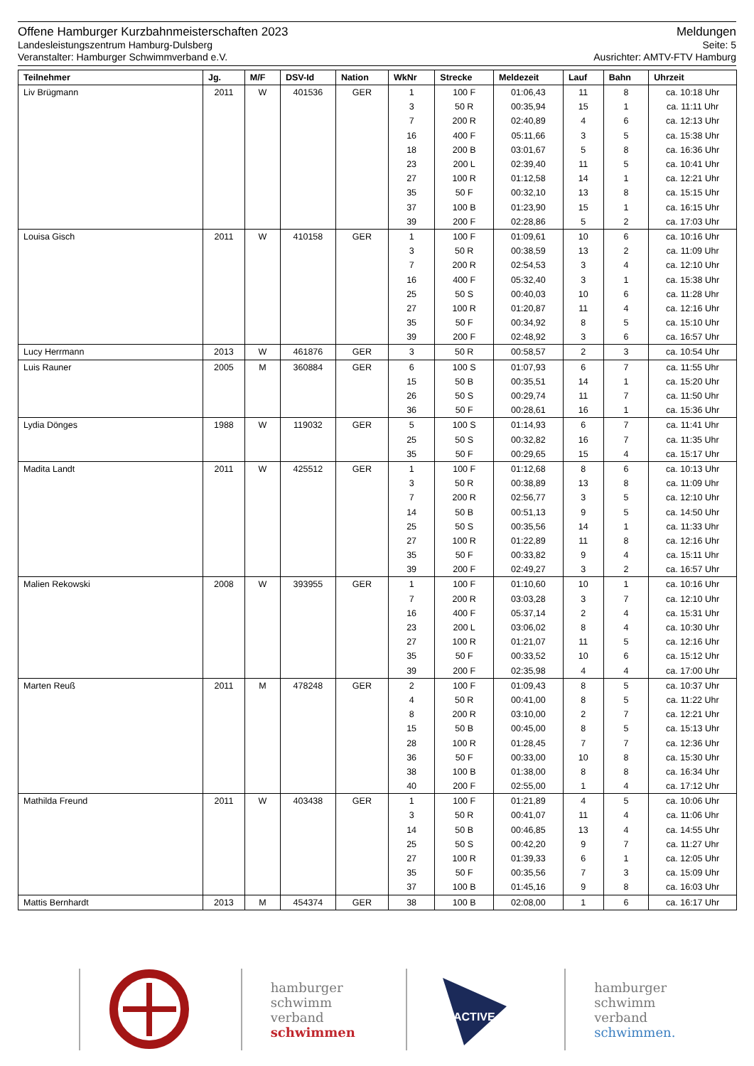Offene Hamburger Kurzbahnmeisterschaften 2023 Meldungen
Landesleistungszentrum Hamburg-Dulsberg Seite: 5
Veranstalter: Hamburger Schwimmverband e.V. Ausrichter: AMTV-FTV Hamburg
| Teilnehmer | Jg. | M/F | DSV-Id | Nation | WkNr | Strecke | Meldezeit | Lauf | Bahn | Uhrzeit |
| --- | --- | --- | --- | --- | --- | --- | --- | --- | --- | --- |
| Liv Brügmann | 2011 | W | 401536 | GER | 1 | 100 F | 01:06,43 | 11 | 8 | ca. 10:18 Uhr |
| | | | | | 3 | 50 R | 00:35,94 | 15 | 1 | ca. 11:11 Uhr |
| | | | | | 7 | 200 R | 02:40,89 | 4 | 6 | ca. 12:13 Uhr |
| | | | | | 16 | 400 F | 05:11,66 | 3 | 5 | ca. 15:38 Uhr |
| | | | | | 18 | 200 B | 03:01,67 | 5 | 8 | ca. 16:36 Uhr |
| | | | | | 23 | 200 L | 02:39,40 | 11 | 5 | ca. 10:41 Uhr |
| | | | | | 27 | 100 R | 01:12,58 | 14 | 1 | ca. 12:21 Uhr |
| | | | | | 35 | 50 F | 00:32,10 | 13 | 8 | ca. 15:15 Uhr |
| | | | | | 37 | 100 B | 01:23,90 | 15 | 1 | ca. 16:15 Uhr |
| | | | | | 39 | 200 F | 02:28,86 | 5 | 2 | ca. 17:03 Uhr |
| Louisa Gisch | 2011 | W | 410158 | GER | 1 | 100 F | 01:09,61 | 10 | 6 | ca. 10:16 Uhr |
| | | | | | 3 | 50 R | 00:38,59 | 13 | 2 | ca. 11:09 Uhr |
| | | | | | 7 | 200 R | 02:54,53 | 3 | 4 | ca. 12:10 Uhr |
| | | | | | 16 | 400 F | 05:32,40 | 3 | 1 | ca. 15:38 Uhr |
| | | | | | 25 | 50 S | 00:40,03 | 10 | 6 | ca. 11:28 Uhr |
| | | | | | 27 | 100 R | 01:20,87 | 11 | 4 | ca. 12:16 Uhr |
| | | | | | 35 | 50 F | 00:34,92 | 8 | 5 | ca. 15:10 Uhr |
| | | | | | 39 | 200 F | 02:48,92 | 3 | 6 | ca. 16:57 Uhr |
| Lucy Herrmann | 2013 | W | 461876 | GER | 3 | 50 R | 00:58,57 | 2 | 3 | ca. 10:54 Uhr |
| Luis Rauner | 2005 | M | 360884 | GER | 6 | 100 S | 01:07,93 | 6 | 7 | ca. 11:55 Uhr |
| | | | | | 15 | 50 B | 00:35,51 | 14 | 1 | ca. 15:20 Uhr |
| | | | | | 26 | 50 S | 00:29,74 | 11 | 7 | ca. 11:50 Uhr |
| | | | | | 36 | 50 F | 00:28,61 | 16 | 1 | ca. 15:36 Uhr |
| Lydia Dönges | 1988 | W | 119032 | GER | 5 | 100 S | 01:14,93 | 6 | 7 | ca. 11:41 Uhr |
| | | | | | 25 | 50 S | 00:32,82 | 16 | 7 | ca. 11:35 Uhr |
| | | | | | 35 | 50 F | 00:29,65 | 15 | 4 | ca. 15:17 Uhr |
| Madita Landt | 2011 | W | 425512 | GER | 1 | 100 F | 01:12,68 | 8 | 6 | ca. 10:13 Uhr |
| | | | | | 3 | 50 R | 00:38,89 | 13 | 8 | ca. 11:09 Uhr |
| | | | | | 7 | 200 R | 02:56,77 | 3 | 5 | ca. 12:10 Uhr |
| | | | | | 14 | 50 B | 00:51,13 | 9 | 5 | ca. 14:50 Uhr |
| | | | | | 25 | 50 S | 00:35,56 | 14 | 1 | ca. 11:33 Uhr |
| | | | | | 27 | 100 R | 01:22,89 | 11 | 8 | ca. 12:16 Uhr |
| | | | | | 35 | 50 F | 00:33,82 | 9 | 4 | ca. 15:11 Uhr |
| | | | | | 39 | 200 F | 02:49,27 | 3 | 2 | ca. 16:57 Uhr |
| Malien Rekowski | 2008 | W | 393955 | GER | 1 | 100 F | 01:10,60 | 10 | 1 | ca. 10:16 Uhr |
| | | | | | 7 | 200 R | 03:03,28 | 3 | 7 | ca. 12:10 Uhr |
| | | | | | 16 | 400 F | 05:37,14 | 2 | 4 | ca. 15:31 Uhr |
| | | | | | 23 | 200 L | 03:06,02 | 8 | 4 | ca. 10:30 Uhr |
| | | | | | 27 | 100 R | 01:21,07 | 11 | 5 | ca. 12:16 Uhr |
| | | | | | 35 | 50 F | 00:33,52 | 10 | 6 | ca. 15:12 Uhr |
| | | | | | 39 | 200 F | 02:35,98 | 4 | 4 | ca. 17:00 Uhr |
| Marten Reuß | 2011 | M | 478248 | GER | 2 | 100 F | 01:09,43 | 8 | 5 | ca. 10:37 Uhr |
| | | | | | 4 | 50 R | 00:41,00 | 8 | 5 | ca. 11:22 Uhr |
| | | | | | 8 | 200 R | 03:10,00 | 2 | 7 | ca. 12:21 Uhr |
| | | | | | 15 | 50 B | 00:45,00 | 8 | 5 | ca. 15:13 Uhr |
| | | | | | 28 | 100 R | 01:28,45 | 7 | 7 | ca. 12:36 Uhr |
| | | | | | 36 | 50 F | 00:33,00 | 10 | 8 | ca. 15:30 Uhr |
| | | | | | 38 | 100 B | 01:38,00 | 8 | 8 | ca. 16:34 Uhr |
| | | | | | 40 | 200 F | 02:55,00 | 1 | 4 | ca. 17:12 Uhr |
| Mathilda Freund | 2011 | W | 403438 | GER | 1 | 100 F | 01:21,89 | 4 | 5 | ca. 10:06 Uhr |
| | | | | | 3 | 50 R | 00:41,07 | 11 | 4 | ca. 11:06 Uhr |
| | | | | | 14 | 50 B | 00:46,85 | 13 | 4 | ca. 14:55 Uhr |
| | | | | | 25 | 50 S | 00:42,20 | 9 | 7 | ca. 11:27 Uhr |
| | | | | | 27 | 100 R | 01:39,33 | 6 | 1 | ca. 12:05 Uhr |
| | | | | | 35 | 50 F | 00:35,56 | 7 | 3 | ca. 15:09 Uhr |
| | | | | | 37 | 100 B | 01:45,16 | 9 | 8 | ca. 16:03 Uhr |
| Mattis Bernhardt | 2013 | M | 454374 | GER | 38 | 100 B | 02:08,00 | 1 | 6 | ca. 16:17 Uhr |
hamburger
schwimm
verband
schwimmen
ACTIVE
hamburger
schwimm
verband
schwimmen.